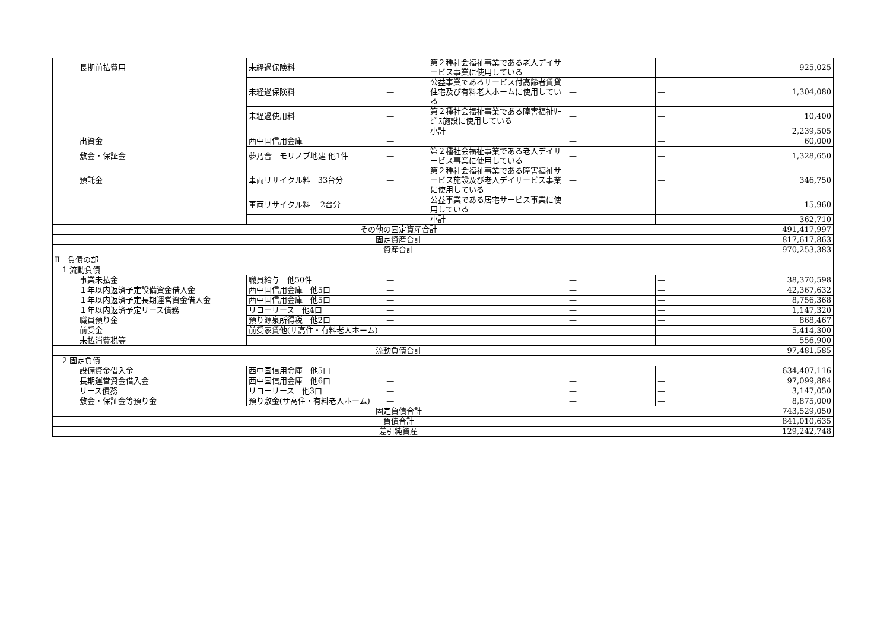| 長期前払費用 | 未経過保険料 | — | 第２種社会福祉事業である老人デイサービス事業に使用している | — | — | 925,025 |
| | 未経過保険料 | — | 公益事業であるサービス付高齢者賃貸住宅及び有料老人ホームに使用している | — | — | 1,304,080 |
| | 未経過使用料 | — | 第２種社会福祉事業である障害福祉ｻｰﾋﾞｽ施設に使用している | — | — | 10,400 |
| | | | 小計 | | | 2,239,505 |
| 出資金 | 西中国信用金庫 | — | | — | — | 60,000 |
| 敷金・保証金 | 夢乃舎 モリノブ地建 他1件 | — | 第２種社会福祉事業である老人デイサービス事業に使用している | — | — | 1,328,650 |
| 預託金 | 車両リサイクル料 33台分 | — | 第２種社会福祉事業である障害福祉サービス施設及び老人デイサービス事業に使用している | — | — | 346,750 |
| | 車両リサイクル料 2台分 | — | 公益事業である居宅サービス事業に使用している | — | — | 15,960 |
| | | | 小計 | | | 362,710 |
| その他の固定資産合計 | | | | | | 491,417,997 |
| 固定資産合計 | | | | | | 817,617,863 |
| 資産合計 | | | | | | 970,253,383 |
| Ⅱ 負債の部 | | | | | | |
| 1 流動負債 | | | | | | |
| 事業未払金 | 職員給与 他50件 | — | | — | — | 38,370,598 |
| １年以内返済予定設備資金借入金 | 西中国信用金庫 他5口 | — | | — | — | 42,367,632 |
| １年以内返済予定長期運営資金借入金 | 西中国信用金庫 他5口 | — | | — | — | 8,756,368 |
| １年以内返済予定リース債務 | リコーリース 他4口 | — | | — | — | 1,147,320 |
| 職員預り金 | 預り源泉所得税 他2口 | — | | — | — | 868,467 |
| 前受金 | 前受家賃他(サ高住・有料老人ホーム) | — | | — | — | 5,414,300 |
| 未払消費税等 | | — | | — | — | 556,900 |
| 流動負債合計 | | | | | | 97,481,585 |
| 2 固定負債 | | | | | | |
| 設備資金借入金 | 西中国信用金庫 他5口 | — | | — | — | 634,407,116 |
| 長期運営資金借入金 | 西中国信用金庫 他6口 | — | | — | — | 97,099,884 |
| リース債務 | リコーリース 他3口 | — | | — | — | 3,147,050 |
| 敷金・保証金等預り金 | 預り敷金(サ高住・有料老人ホーム) | — | | — | — | 8,875,000 |
| 固定負債合計 | | | | | | 743,529,050 |
| 負債合計 | | | | | | 841,010,635 |
| 差引純資産 | | | | | | 129,242,748 |